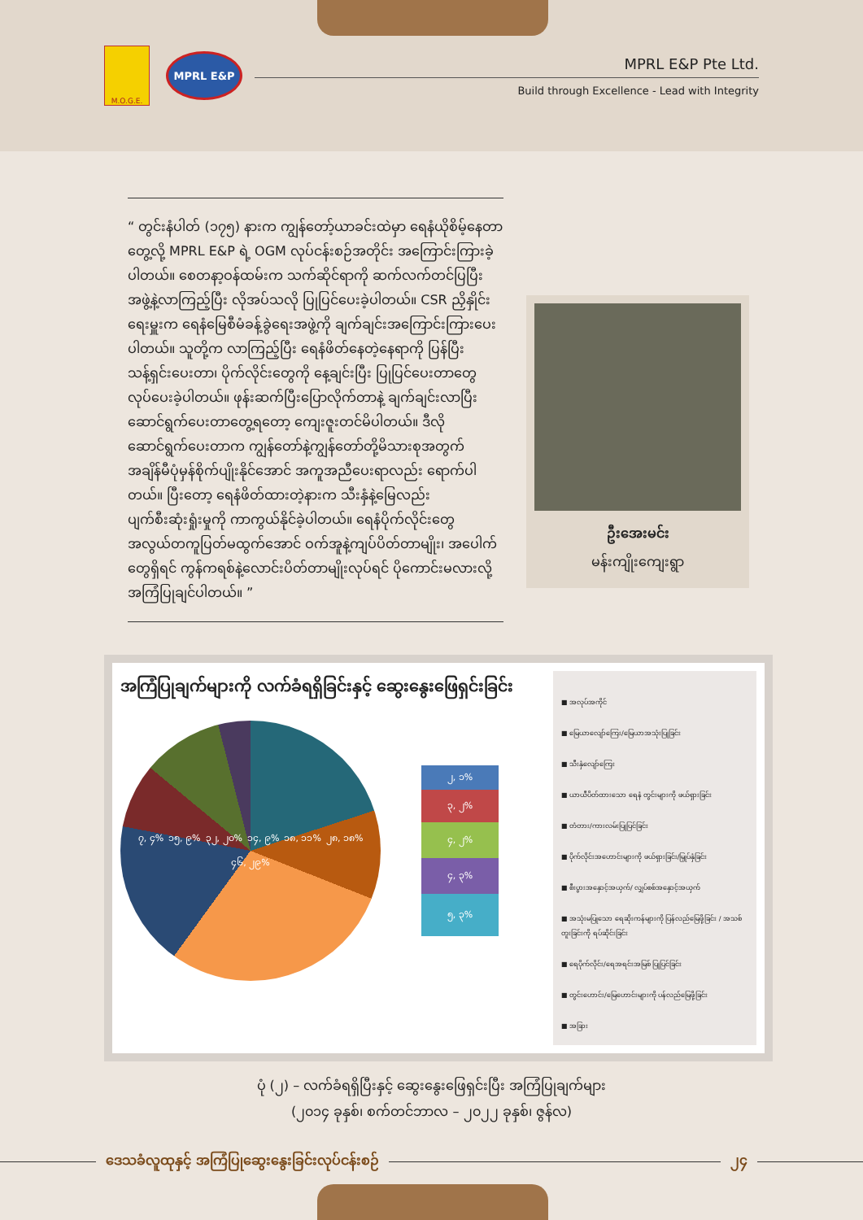M.O.G.E.
MPRL E&P
MPRL E&P Pte Ltd.
Build through Excellence - Lead with Integrity
“ တွင်းနံပါတ် (၁၇၅) နားက ကျွန်တော့်ယာခင်းထဲမှာ ရေနံယိုစိမ့်နေတာတွေ့လို့ MPRL E&P ရဲ့ OGM လုပ်ငန်းစဉ်အတိုင်း အကြောင်းကြားခဲ့ပါတယ်။ စေတနာ့ဝန်ထမ်းက သက်ဆိုင်ရာကို ဆက်လက်တင်ပြပြီး အဖွဲ့နဲ့လာကြည့်ပြီး လိုအပ်သလို ပြုပြင်ပေးခဲ့ပါတယ်။ CSR ညှိနှိုင်းရေးမှူးက ရေနံမြေစီမံခန့်ခွဲရေးအဖွဲ့ကို ချက်ချင်းအကြောင်းကြားပေးပါတယ်။ သူတို့က လာကြည့်ပြီး ရေနံဖိတ်နေတဲ့နေရာကို ပြန်ပြီးသန့်ရှင်းပေးတာ၊ ပိုက်လိုင်းတွေကို နေ့ချင်းပြီး ပြုပြင်ပေးတာတွေ လုပ်ပေးခဲ့ပါတယ်။ ဖုန်းဆက်ပြီးပြောလိုက်တာနဲ့ ချက်ချင်းလာပြီးဆောင်ရွက်ပေးတာတွေ့ရတော့ ကျေးဇူးတင်မိပါတယ်။ ဒီလိုဆောင်ရွက်ပေးတာက ကျွန်တော်နဲ့ကျွန်တော်တို့မိသားစုအတွက် အချိန်မီပုံမှန်စိုက်ပျိုးနိုင်အောင် အကူအညီပေးရာလည်း ရောက်ပါတယ်။ ပြီးတော့ ရေနံဖိတ်ထားတဲ့နားက သီးနှံနဲ့မြေလည်း ပျက်စီးဆုံးရှုံးမှုကို ကာကွယ်နိုင်ခဲ့ပါတယ်။ ရေနံပိုက်လိုင်းတွေ အလွယ်တကူပြတ်မထွက်အောင် ဝက်အူနဲ့ကျပ်ပိတ်တာမျိုး၊ အပေါက်တွေရှိရင် ကွန်ကရစ်နဲ့လောင်းပိတ်တာမျိုးလုပ်ရင် ပိုကောင်းမလားလို့ အကြံပြုချင်ပါတယ်။ ”
ဦးအေးမင်း
မန်းကျိုးကျေးရွာ
အကြံပြုချက်များကို လက်ခံရရှိခြင်းနှင့် ဆွေးနွေးဖြေရှင်းခြင်း
၇, ၄% ၁၅, ၉% ၃၂, ၂၀% ၁၄, ၉% ၁၈, ၁၁% ၂၈, ၁၈% ၄၆, ၂၉%
၂, ၁%
၃, ၂%
၄, ၂%
၄, ၃%
၅, ၃%
■ အလုပ်အကိုင်
■ မြေယာလျော်ကြေး/မြေယာအသုံးပြုခြင်း
■ သီးနှံလျော်ကြေး
■ ယာယီပိတ်ထားသော ရေနံ တွင်းများကို ဖယ်ရှားခြင်း
■ တံတား/ကားလမ်းပြုပြင်ခြင်း
■ ပိုက်လိုင်းအဟောင်းများကို ဖယ်ရှားခြင်း/မြှုပ်နှံခြင်း
■ စီးပွားအနှောင့်အယှက်/ လျှပ်စစ်အနှောင့်အယှက်
■ အသုံးမပြုသော ရေဆိုးကန်များကို ပြန်လည်မြေဖို့ခြင်း / အသစ်တူးခြင်းကို ရပ်ဆိုင်းခြင်း
■ ရေပိုက်လိုင်း/ရေအရင်းအမြစ် ပြုပြင်ခြင်း
■ တွင်းဟောင်း/မြေဟောင်းများကို ပန်လည်မြေဖို့ခြင်း
■ အခြား
ပုံ (၂) – လက်ခံရရှိပြီးနှင့် ဆွေးနွေးဖြေရှင်းပြီး အကြံပြုချက်များ
(၂၀၁၄ ခုနှစ်၊ စက်တင်ဘာလ – ၂၀၂၂ ခုနှစ်၊ ဇွန်လ)
ဒေသခံလူထုနှင့် အကြံပြုဆွေးနွေးခြင်းလုပ်ငန်းစဉ်
၂၄